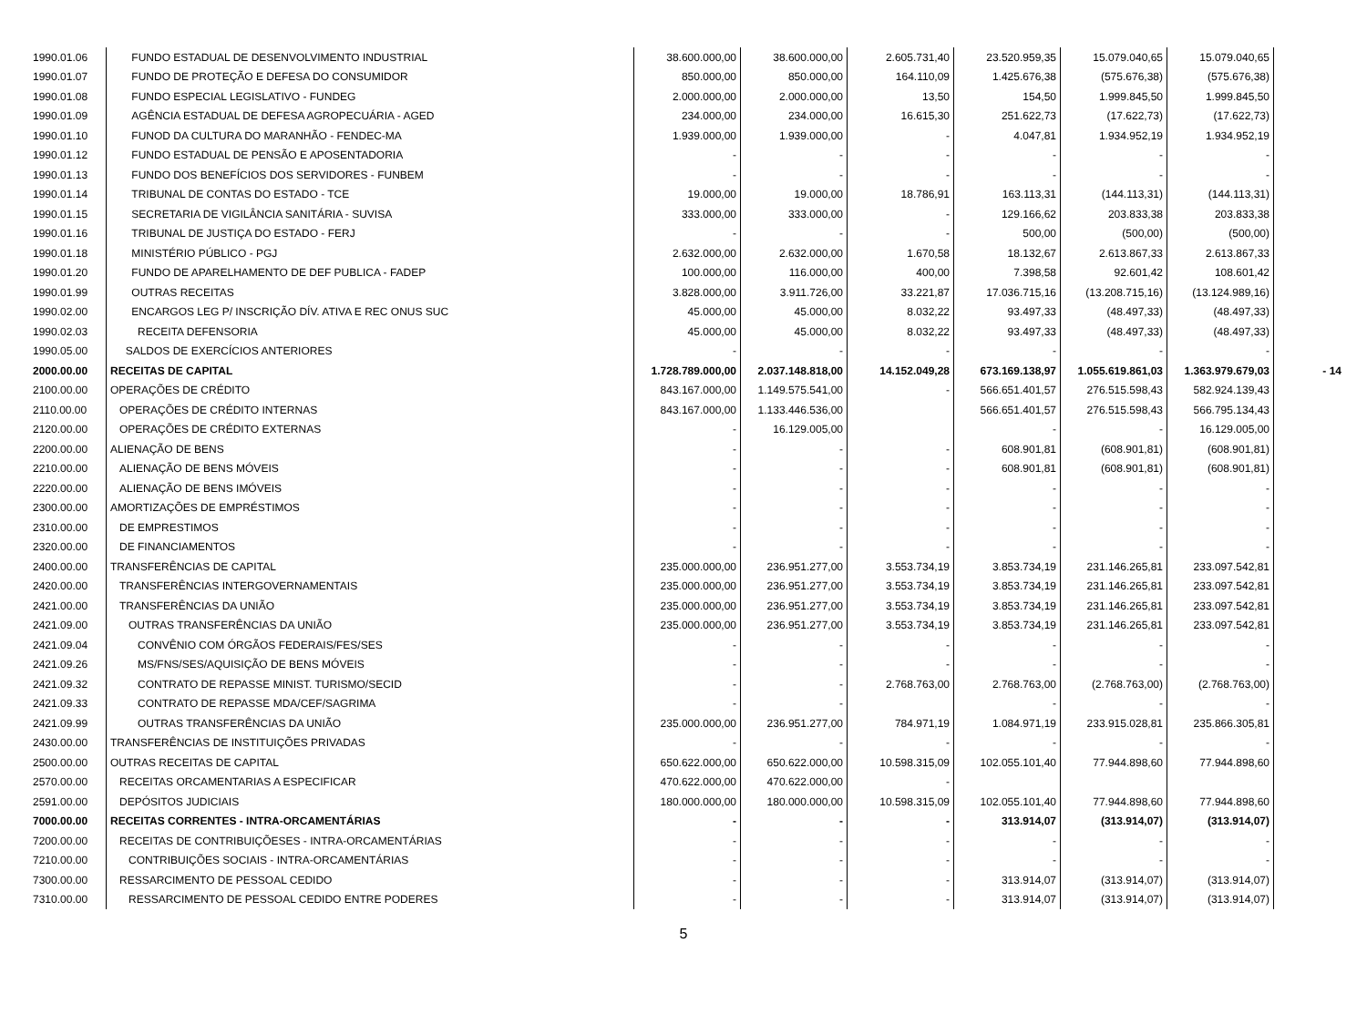| 1990.01.06 | FUNDO ESTADUAL DE DESENVOLVIMENTO INDUSTRIAL | 38.600.000,00 | 38.600.000,00 | 2.605.731,40 | 23.520.959,35 | 15.079.040,65 | 15.079.040,65 | |
| 1990.01.07 | FUNDO DE PROTEÇÃO E DEFESA DO CONSUMIDOR | 850.000,00 | 850.000,00 | 164.110,09 | 1.425.676,38 | (575.676,38) | (575.676,38) | |
| 1990.01.08 | FUNDO ESPECIAL LEGISLATIVO - FUNDEG | 2.000.000,00 | 2.000.000,00 | 13,50 | 154,50 | 1.999.845,50 | 1.999.845,50 | |
| 1990.01.09 | AGÊNCIA ESTADUAL DE DEFESA AGROPECUÁRIA - AGED | 234.000,00 | 234.000,00 | 16.615,30 | 251.622,73 | (17.622,73) | (17.622,73) | |
| 1990.01.10 | FUNOD DA CULTURA DO MARANHÃO - FENDEC-MA | 1.939.000,00 | 1.939.000,00 | - | 4.047,81 | 1.934.952,19 | 1.934.952,19 | |
| 1990.01.12 | FUNDO ESTADUAL DE PENSÃO E APOSENTADORIA | - | - | - | - | - | - | |
| 1990.01.13 | FUNDO DOS BENEFÍCIOS DOS SERVIDORES - FUNBEM | - | - | - | - | - | - | |
| 1990.01.14 | TRIBUNAL DE CONTAS DO ESTADO - TCE | 19.000,00 | 19.000,00 | 18.786,91 | 163.113,31 | (144.113,31) | (144.113,31) | |
| 1990.01.15 | SECRETARIA DE VIGILÂNCIA SANITÁRIA - SUVISA | 333.000,00 | 333.000,00 | - | 129.166,62 | 203.833,38 | 203.833,38 | |
| 1990.01.16 | TRIBUNAL DE JUSTIÇA DO ESTADO - FERJ | - | - | - | 500,00 | (500,00) | (500,00) | |
| 1990.01.18 | MINISTÉRIO PÚBLICO - PGJ | 2.632.000,00 | 2.632.000,00 | 1.670,58 | 18.132,67 | 2.613.867,33 | 2.613.867,33 | |
| 1990.01.20 | FUNDO DE APARELHAMENTO DE DEF PUBLICA - FADEP | 100.000,00 | 116.000,00 | 400,00 | 7.398,58 | 92.601,42 | 108.601,42 | |
| 1990.01.99 | OUTRAS RECEITAS | 3.828.000,00 | 3.911.726,00 | 33.221,87 | 17.036.715,16 | (13.208.715,16) | (13.124.989,16) | |
| 1990.02.00 | ENCARGOS LEG P/ INSCRIÇÃO DÍV. ATIVA E REC ONUS SUC | 45.000,00 | 45.000,00 | 8.032,22 | 93.497,33 | (48.497,33) | (48.497,33) | |
| 1990.02.03 | RECEITA DEFENSORIA | 45.000,00 | 45.000,00 | 8.032,22 | 93.497,33 | (48.497,33) | (48.497,33) | |
| 1990.05.00 | SALDOS DE EXERCÍCIOS ANTERIORES | - | - | - | - | - | - | |
| 2000.00.00 | RECEITAS DE CAPITAL | 1.728.789.000,00 | 2.037.148.818,00 | 14.152.049,28 | 673.169.138,97 | 1.055.619.861,03 | 1.363.979.679,03 | - 14 |
| 2100.00.00 | OPERAÇÕES DE CRÉDITO | 843.167.000,00 | 1.149.575.541,00 | - | 566.651.401,57 | 276.515.598,43 | 582.924.139,43 | |
| 2110.00.00 | OPERAÇÕES DE CRÉDITO INTERNAS | 843.167.000,00 | 1.133.446.536,00 | | 566.651.401,57 | 276.515.598,43 | 566.795.134,43 | |
| 2120.00.00 | OPERAÇÕES DE CRÉDITO EXTERNAS | - | 16.129.005,00 | | - | - | 16.129.005,00 | |
| 2200.00.00 | ALIENAÇÃO DE BENS | - | - | - | 608.901,81 | (608.901,81) | (608.901,81) | |
| 2210.00.00 | ALIENAÇÃO DE BENS MÓVEIS | - | - | - | 608.901,81 | (608.901,81) | (608.901,81) | |
| 2220.00.00 | ALIENAÇÃO DE BENS IMÓVEIS | - | - | - | - | - | - | |
| 2300.00.00 | AMORTIZAÇÕES DE EMPRÉSTIMOS | - | - | - | - | - | - | |
| 2310.00.00 | DE EMPRESTIMOS | - | - | - | - | - | - | |
| 2320.00.00 | DE FINANCIAMENTOS | - | - | - | - | - | - | |
| 2400.00.00 | TRANSFERÊNCIAS DE CAPITAL | 235.000.000,00 | 236.951.277,00 | 3.553.734,19 | 3.853.734,19 | 231.146.265,81 | 233.097.542,81 | |
| 2420.00.00 | TRANSFERÊNCIAS INTERGOVERNAMENTAIS | 235.000.000,00 | 236.951.277,00 | 3.553.734,19 | 3.853.734,19 | 231.146.265,81 | 233.097.542,81 | |
| 2421.00.00 | TRANSFERÊNCIAS DA UNIÃO | 235.000.000,00 | 236.951.277,00 | 3.553.734,19 | 3.853.734,19 | 231.146.265,81 | 233.097.542,81 | |
| 2421.09.00 | OUTRAS TRANSFERÊNCIAS DA UNIÃO | 235.000.000,00 | 236.951.277,00 | 3.553.734,19 | 3.853.734,19 | 231.146.265,81 | 233.097.542,81 | |
| 2421.09.04 | CONVÊNIO COM ÓRGÃOS FEDERAIS/FES/SES | - | - | - | - | - | - | |
| 2421.09.26 | MS/FNS/SES/AQUISIÇÃO DE BENS MÓVEIS | - | - | - | - | - | - | |
| 2421.09.32 | CONTRATO DE REPASSE MINIST. TURISMO/SECID | - | - | 2.768.763,00 | 2.768.763,00 | (2.768.763,00) | (2.768.763,00) | |
| 2421.09.33 | CONTRATO DE REPASSE MDA/CEF/SAGRIMA | - | - | | - | - | - | |
| 2421.09.99 | OUTRAS TRANSFERÊNCIAS DA UNIÃO | 235.000.000,00 | 236.951.277,00 | 784.971,19 | 1.084.971,19 | 233.915.028,81 | 235.866.305,81 | |
| 2430.00.00 | TRANSFERÊNCIAS DE INSTITUIÇÕES PRIVADAS | - | - | - | - | - | - | |
| 2500.00.00 | OUTRAS RECEITAS DE CAPITAL | 650.622.000,00 | 650.622.000,00 | 10.598.315,09 | 102.055.101,40 | 77.944.898,60 | 77.944.898,60 | |
| 2570.00.00 | RECEITAS ORCAMENTARIAS A ESPECIFICAR | 470.622.000,00 | 470.622.000,00 | - | | | | |
| 2591.00.00 | DEPÓSITOS JUDICIAIS | 180.000.000,00 | 180.000.000,00 | 10.598.315,09 | 102.055.101,40 | 77.944.898,60 | 77.944.898,60 | |
| 7000.00.00 | RECEITAS CORRENTES - INTRA-ORCAMENTÁRIAS | - | - | - | 313.914,07 | (313.914,07) | (313.914,07) | |
| 7200.00.00 | RECEITAS DE CONTRIBUIÇÕESES - INTRA-ORCAMENTÁRIAS | - | - | - | - | - | - | |
| 7210.00.00 | CONTRIBUIÇÕES SOCIAIS - INTRA-ORCAMENTÁRIAS | - | - | - | - | - | - | |
| 7300.00.00 | RESSARCIMENTO DE PESSOAL CEDIDO | - | - | - | 313.914,07 | (313.914,07) | (313.914,07) | |
| 7310.00.00 | RESSARCIMENTO DE PESSOAL CEDIDO ENTRE PODERES | - | - | - | 313.914,07 | (313.914,07) | (313.914,07) | |
5